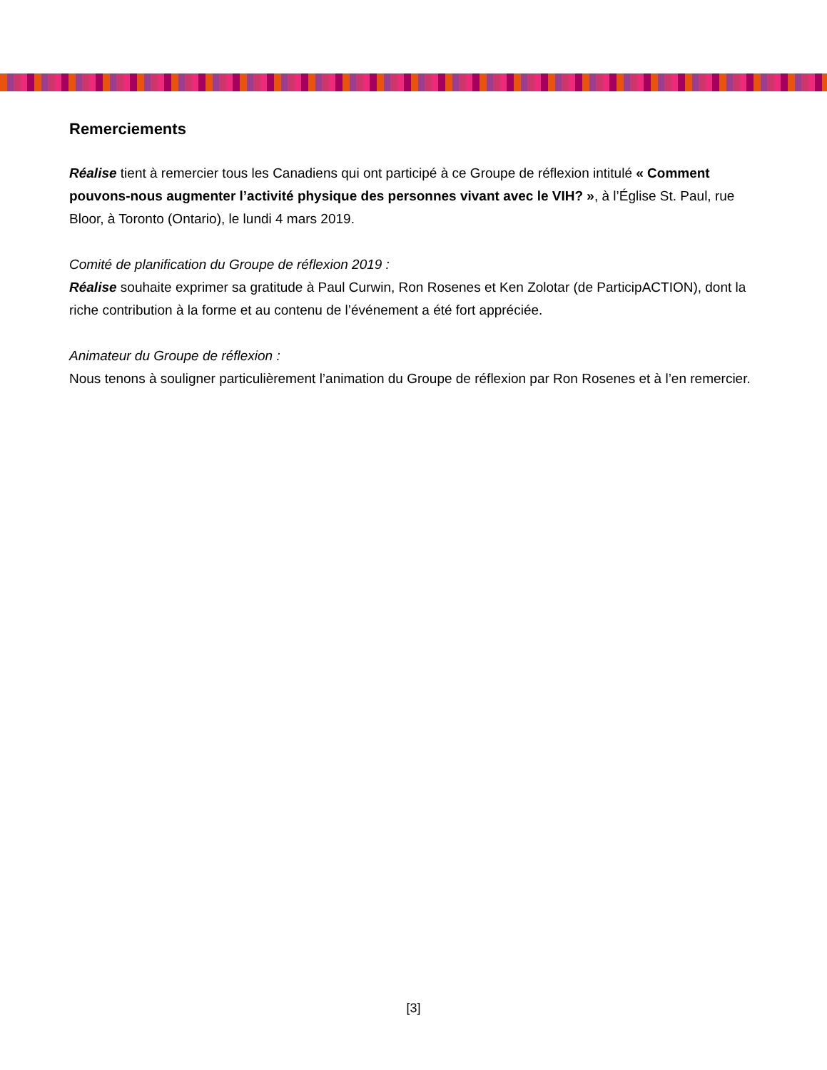Remerciements
Réalise tient à remercier tous les Canadiens qui ont participé à ce Groupe de réflexion intitulé « Comment pouvons-nous augmenter l’activité physique des personnes vivant avec le VIH? », à l’Église St. Paul, rue Bloor, à Toronto (Ontario), le lundi 4 mars 2019.
Comité de planification du Groupe de réflexion 2019 :
Réalise souhaite exprimer sa gratitude à Paul Curwin, Ron Rosenes et Ken Zolotar (de ParticipACTION), dont la riche contribution à la forme et au contenu de l’événement a été fort appréciée.
Animateur du Groupe de réflexion :
Nous tenons à souligner particulièrement l’animation du Groupe de réflexion par Ron Rosenes et à l’en remercier.
[3]